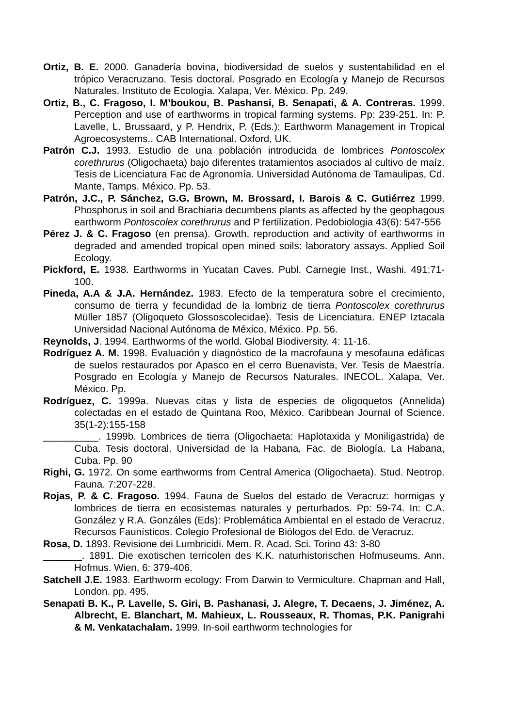Ortiz, B. E. 2000. Ganadería bovina, biodiversidad de suelos y sustentabilidad en el trópico Veracruzano. Tesis doctoral. Posgrado en Ecología y Manejo de Recursos Naturales. Instituto de Ecología. Xalapa, Ver. México. Pp. 249.
Ortiz, B., C. Fragoso, I. M’boukou, B. Pashansi, B. Senapati, & A. Contreras. 1999. Perception and use of earthworms in tropical farming systems. Pp: 239-251. In: P. Lavelle, L. Brussaard, y P. Hendrix, P. (Eds.): Earthworm Management in Tropical Agroecosystems.. CAB International. Oxford, UK.
Patrón C.J. 1993. Estudio de una población introducida de lombrices Pontoscolex corethrurus (Oligochaeta) bajo diferentes tratamientos asociados al cultivo de maíz. Tesis de Licenciatura Fac de Agronomía. Universidad Autónoma de Tamaulipas, Cd. Mante, Tamps. México. Pp. 53.
Patrón, J.C., P. Sánchez, G.G. Brown, M. Brossard, I. Barois & C. Gutiérrez 1999. Phosphorus in soil and Brachiaria decumbens plants as affected by the geophagous earthworm Pontoscolex corethrurus and P fertilization. Pedobiologia 43(6): 547-556
Pérez J. & C. Fragoso (en prensa). Growth, reproduction and activity of earthworms in degraded and amended tropical open mined soils: laboratory assays. Applied Soil Ecology.
Pickford, E. 1938. Earthworms in Yucatan Caves. Publ. Carnegie Inst., Washi. 491:71-100.
Pineda, A.A & J.A. Hernández. 1983. Efecto de la temperatura sobre el crecimiento, consumo de tierra y fecundidad de la lombriz de tierra Pontoscolex corethrurus Müller 1857 (Oligoqueto Glossoscolecidae). Tesis de Licenciatura. ENEP Iztacala Universidad Nacional Autónoma de México, México. Pp. 56.
Reynolds, J. 1994. Earthworms of the world. Global Biodiversity. 4: 11-16.
Rodríguez A. M. 1998. Evaluación y diagnóstico de la macrofauna y mesofauna edáficas de suelos restaurados por Apasco en el cerro Buenavista, Ver. Tesis de Maestría. Posgrado en Ecología y Manejo de Recursos Naturales. INECOL. Xalapa, Ver. México. Pp.
Rodríguez, C. 1999a. Nuevas citas y lista de especies de oligoquetos (Annelida) colectadas en el estado de Quintana Roo, México. Caribbean Journal of Science. 35(1-2):155-158
__________. 1999b. Lombrices de tierra (Oligochaeta: Haplotaxida y Moniligastrida) de Cuba. Tesis doctoral. Universidad de la Habana, Fac. de Biología. La Habana, Cuba. Pp. 90
Righi, G. 1972. On some earthworms from Central America (Oligochaeta). Stud. Neotrop. Fauna. 7:207-228.
Rojas, P. & C. Fragoso. 1994. Fauna de Suelos del estado de Veracruz: hormigas y lombrices de tierra en ecosistemas naturales y perturbados. Pp: 59-74. In: C.A. González y R.A. Gonzáles (Eds): Problemática Ambiental en el estado de Veracruz. Recursos Faunísticos. Colegio Profesional de Biólogos del Edo. de Veracruz.
Rosa, D. 1893. Revisione dei Lumbricidi. Mem. R. Acad. Sci. Torino 43: 3-80
_______. 1891. Die exotischen terricolen des K.K. naturhistorischen Hofmuseums. Ann. Hofmus. Wien, 6: 379-406.
Satchell J.E. 1983. Earthworm ecology: From Darwin to Vermiculture. Chapman and Hall, London. pp. 495.
Senapati B. K., P. Lavelle, S. Giri, B. Pashanasi, J. Alegre, T. Decaens, J. Jiménez, A. Albrecht, E. Blanchart, M. Mahieux, L. Rousseaux, R. Thomas, P.K. Panigrahi & M. Venkatachalam. 1999. In-soil earthworm technologies for